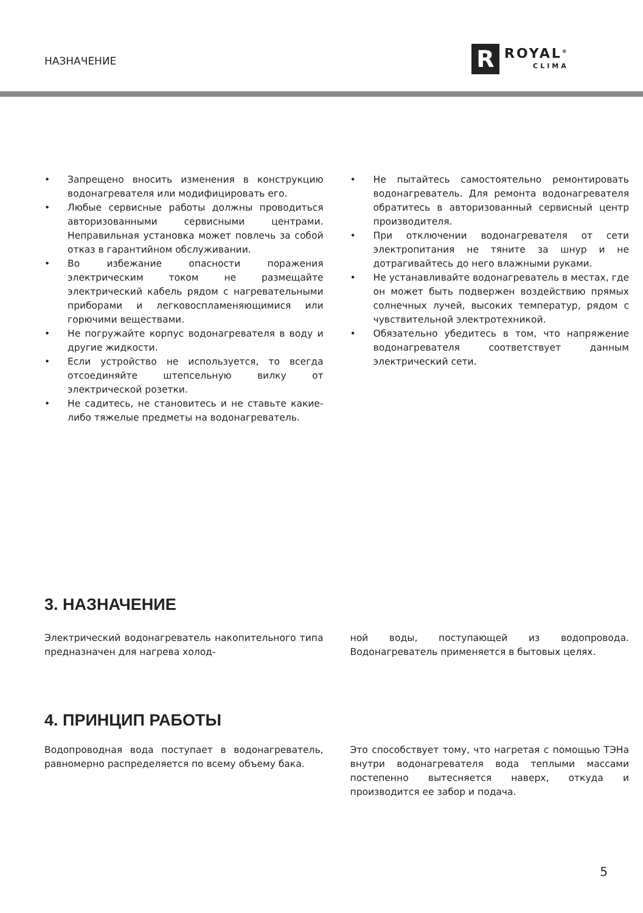НАЗНАЧЕНИЕ
R
ROYAL<sup>®</sup>
CLIMA
• Запрещено вносить изменения в конструкцию водонагревателя или модифицировать его.
• Любые сервисные работы должны проводиться авторизованными сервисными центрами. Неправильная установка может повлечь за собой отказ в гарантийном обслуживании.
• Во избежание опасности поражения электрическим током не размещайте электрический кабель рядом с нагревательными приборами и легковоспламеняющимися или горючими веществами.
• Не погружайте корпус водонагревателя в воду и другие жидкости.
• Если устройство не используется, то всегда отсоединяйте штепсельную вилку от электрической розетки.
• Не садитесь, не становитесь и не ставьте какие-либо тяжелые предметы на водонагреватель.
• Не пытайтесь самостоятельно ремонтировать водонагреватель. Для ремонта водонагревателя обратитесь в авторизованный сервисный центр производителя.
• При отключении водонагревателя от сети электропитания не тяните за шнур и не дотрагивайтесь до него влажными руками.
• Не устанавливайте водонагреватель в местах, где он может быть подвержен воздействию прямых солнечных лучей, высоких температур, рядом с чувствительной электротехникой.
• Обязательно убедитесь в том, что напряжение водонагревателя соответствует данным электрический сети.
3. НАЗНАЧЕНИЕ
Электрический водонагреватель накопительного типа предназначен для нагрева холод-
ной воды, поступающей из водопровода. Водонагреватель применяется в бытовых целях.
4. ПРИНЦИП РАБОТЫ
Водопроводная вода поступает в водонагреватель, равномерно распределяется по всему объему бака.
Это способствует тому, что нагретая с помощью ТЭНа внутри водонагревателя вода теплыми массами постепенно вытесняется наверх, откуда и производится ее забор и подача.
5